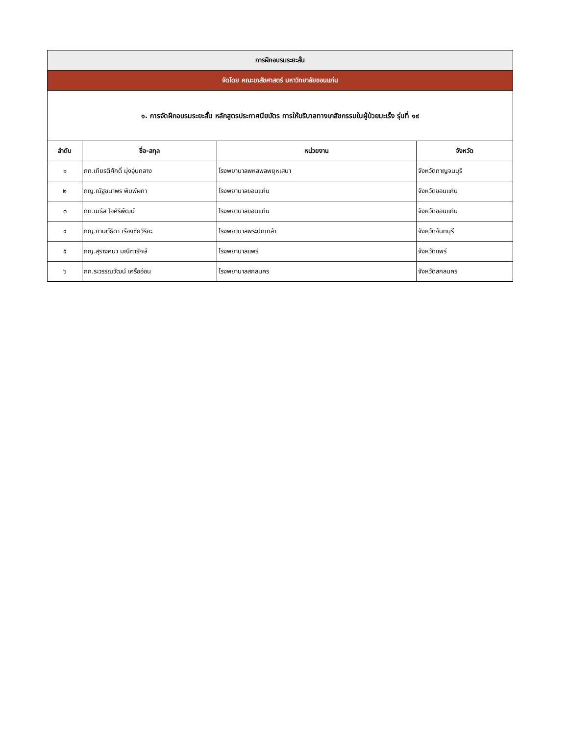| การฝึกอบรมระยะสั้น | | | |
| จัดโดย คณะเภสัชศาสตร์ มหาวิทยาลัยขอนแก่น | | | |
| ๑. การจัดฝึกอบรมระยะสั้น หลักสูตรประกาศนียบัตร การให้บริบาลทางเภสัชกรรมในผู้ป่วยมะเร็ง รุ่นที่ ๑๙ | | | |
| ลำดับ | ชื่อ-สกุล | หน่วยงาน | จังหวัด |
| ๑ | ภก.เกียรติศักดิ์ มุ่งอุ่นกลาง | โรงพยาบาลพหลพลพยุหเสนา | จังหวัดกาญจนบุรี |
| ๒ | ภญ.ณัฐชนาพร พิมพ์ผกา | โรงพยาบาลขอนแก่น | จังหวัดขอนแก่น |
| ๓ | ภก.เมธัส โอศิริพัฒน์ | โรงพยาบาลขอนแก่น | จังหวัดขอนแก่น |
| ๔ | ภญ.กานต์ธิดา เรืองชัยวิริยะ | โรงพยาบาลพระปกเกล้า | จังหวัดจันทบุรี |
| ๕ | ภญ.สุรางคนา มณีฑารักษ์ | โรงพยาบาลแพร่ | จังหวัดแพร่ |
| ๖ | ภก.ระวรรณวัฒน์ เครืออ่อน | โรงพยาบาลสกลนคร | จังหวัดสกลนคร |